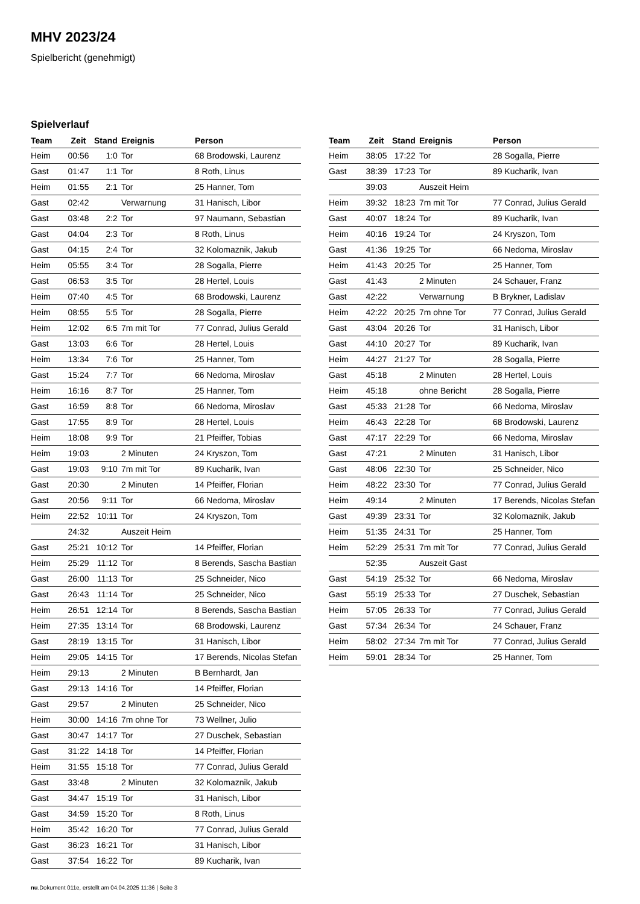MHV 2023/24
Spielbericht (genehmigt)
Spielverlauf
| Team | Zeit | Stand | Ereignis | Person |
| --- | --- | --- | --- | --- |
| Heim | 00:56 | 1:0 | Tor | 68 Brodowski, Laurenz |
| Gast | 01:47 | 1:1 | Tor | 8 Roth, Linus |
| Heim | 01:55 | 2:1 | Tor | 25 Hanner, Tom |
| Gast | 02:42 | | Verwarnung | 31 Hanisch, Libor |
| Gast | 03:48 | 2:2 | Tor | 97 Naumann, Sebastian |
| Gast | 04:04 | 2:3 | Tor | 8 Roth, Linus |
| Gast | 04:15 | 2:4 | Tor | 32 Kolomaznik, Jakub |
| Heim | 05:55 | 3:4 | Tor | 28 Sogalla, Pierre |
| Gast | 06:53 | 3:5 | Tor | 28 Hertel, Louis |
| Heim | 07:40 | 4:5 | Tor | 68 Brodowski, Laurenz |
| Heim | 08:55 | 5:5 | Tor | 28 Sogalla, Pierre |
| Heim | 12:02 | 6:5 | 7m mit Tor | 77 Conrad, Julius Gerald |
| Gast | 13:03 | 6:6 | Tor | 28 Hertel, Louis |
| Heim | 13:34 | 7:6 | Tor | 25 Hanner, Tom |
| Gast | 15:24 | 7:7 | Tor | 66 Nedoma, Miroslav |
| Heim | 16:16 | 8:7 | Tor | 25 Hanner, Tom |
| Gast | 16:59 | 8:8 | Tor | 66 Nedoma, Miroslav |
| Gast | 17:55 | 8:9 | Tor | 28 Hertel, Louis |
| Heim | 18:08 | 9:9 | Tor | 21 Pfeiffer, Tobias |
| Heim | 19:03 | | 2 Minuten | 24 Kryszon, Tom |
| Gast | 19:03 | 9:10 | 7m mit Tor | 89 Kucharik, Ivan |
| Gast | 20:30 | | 2 Minuten | 14 Pfeiffer, Florian |
| Gast | 20:56 | 9:11 | Tor | 66 Nedoma, Miroslav |
| Heim | 22:52 | 10:11 | Tor | 24 Kryszon, Tom |
| | 24:32 | | Auszeit Heim | |
| Gast | 25:21 | 10:12 | Tor | 14 Pfeiffer, Florian |
| Heim | 25:29 | 11:12 | Tor | 8 Berends, Sascha Bastian |
| Gast | 26:00 | 11:13 | Tor | 25 Schneider, Nico |
| Gast | 26:43 | 11:14 | Tor | 25 Schneider, Nico |
| Heim | 26:51 | 12:14 | Tor | 8 Berends, Sascha Bastian |
| Heim | 27:35 | 13:14 | Tor | 68 Brodowski, Laurenz |
| Gast | 28:19 | 13:15 | Tor | 31 Hanisch, Libor |
| Heim | 29:05 | 14:15 | Tor | 17 Berends, Nicolas Stefan |
| Heim | 29:13 | | 2 Minuten | B Bernhardt, Jan |
| Gast | 29:13 | 14:16 | Tor | 14 Pfeiffer, Florian |
| Gast | 29:57 | | 2 Minuten | 25 Schneider, Nico |
| Heim | 30:00 | 14:16 | 7m ohne Tor | 73 Wellner, Julio |
| Gast | 30:47 | 14:17 | Tor | 27 Duschek, Sebastian |
| Gast | 31:22 | 14:18 | Tor | 14 Pfeiffer, Florian |
| Heim | 31:55 | 15:18 | Tor | 77 Conrad, Julius Gerald |
| Gast | 33:48 | | 2 Minuten | 32 Kolomaznik, Jakub |
| Gast | 34:47 | 15:19 | Tor | 31 Hanisch, Libor |
| Gast | 34:59 | 15:20 | Tor | 8 Roth, Linus |
| Heim | 35:42 | 16:20 | Tor | 77 Conrad, Julius Gerald |
| Gast | 36:23 | 16:21 | Tor | 31 Hanisch, Libor |
| Gast | 37:54 | 16:22 | Tor | 89 Kucharik, Ivan |
| Team | Zeit | Stand | Ereignis | Person |
| --- | --- | --- | --- | --- |
| Heim | 38:05 | 17:22 | Tor | 28 Sogalla, Pierre |
| Gast | 38:39 | 17:23 | Tor | 89 Kucharik, Ivan |
| | 39:03 | | Auszeit Heim | |
| Heim | 39:32 | 18:23 | 7m mit Tor | 77 Conrad, Julius Gerald |
| Gast | 40:07 | 18:24 | Tor | 89 Kucharik, Ivan |
| Heim | 40:16 | 19:24 | Tor | 24 Kryszon, Tom |
| Gast | 41:36 | 19:25 | Tor | 66 Nedoma, Miroslav |
| Heim | 41:43 | 20:25 | Tor | 25 Hanner, Tom |
| Gast | 41:43 | | 2 Minuten | 24 Schauer, Franz |
| Gast | 42:22 | | Verwarnung | B Brykner, Ladislav |
| Heim | 42:22 | 20:25 | 7m ohne Tor | 77 Conrad, Julius Gerald |
| Gast | 43:04 | 20:26 | Tor | 31 Hanisch, Libor |
| Gast | 44:10 | 20:27 | Tor | 89 Kucharik, Ivan |
| Heim | 44:27 | 21:27 | Tor | 28 Sogalla, Pierre |
| Gast | 45:18 | | 2 Minuten | 28 Hertel, Louis |
| Heim | 45:18 | | ohne Bericht | 28 Sogalla, Pierre |
| Gast | 45:33 | 21:28 | Tor | 66 Nedoma, Miroslav |
| Heim | 46:43 | 22:28 | Tor | 68 Brodowski, Laurenz |
| Gast | 47:17 | 22:29 | Tor | 66 Nedoma, Miroslav |
| Gast | 47:21 | | 2 Minuten | 31 Hanisch, Libor |
| Gast | 48:06 | 22:30 | Tor | 25 Schneider, Nico |
| Heim | 48:22 | 23:30 | Tor | 77 Conrad, Julius Gerald |
| Heim | 49:14 | | 2 Minuten | 17 Berends, Nicolas Stefan |
| Gast | 49:39 | 23:31 | Tor | 32 Kolomaznik, Jakub |
| Heim | 51:35 | 24:31 | Tor | 25 Hanner, Tom |
| Heim | 52:29 | 25:31 | 7m mit Tor | 77 Conrad, Julius Gerald |
| | 52:35 | | Auszeit Gast | |
| Gast | 54:19 | 25:32 | Tor | 66 Nedoma, Miroslav |
| Gast | 55:19 | 25:33 | Tor | 27 Duschek, Sebastian |
| Heim | 57:05 | 26:33 | Tor | 77 Conrad, Julius Gerald |
| Gast | 57:34 | 26:34 | Tor | 24 Schauer, Franz |
| Heim | 58:02 | 27:34 | 7m mit Tor | 77 Conrad, Julius Gerald |
| Heim | 59:01 | 28:34 | Tor | 25 Hanner, Tom |
nu.Dokument 011e, erstellt am 04.04.2025 11:36 | Seite 3